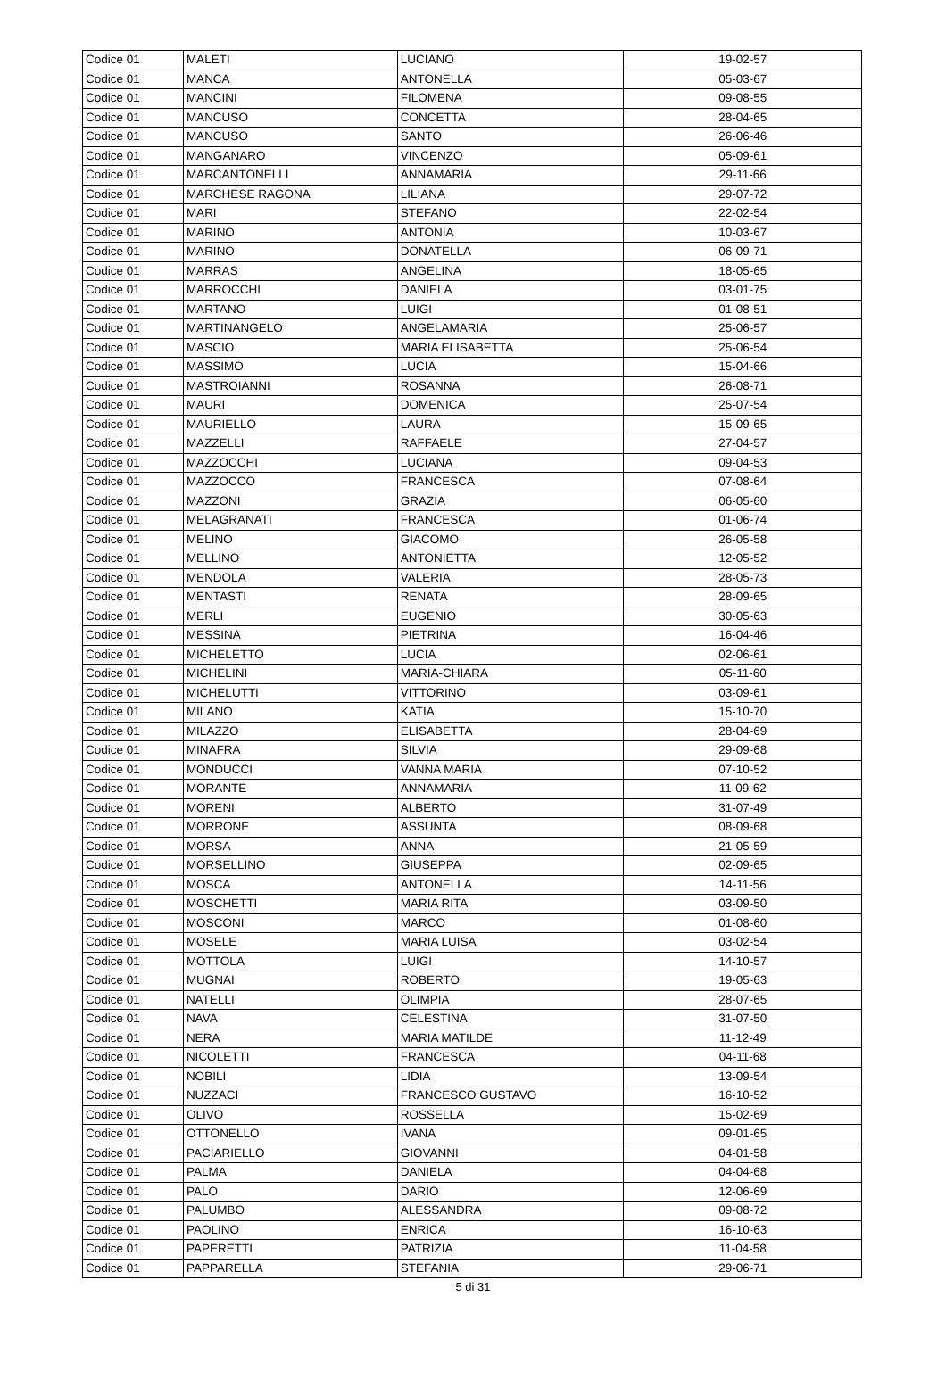| Codice 01 | MALETI | LUCIANO | 19-02-57 |
| Codice 01 | MANCA | ANTONELLA | 05-03-67 |
| Codice 01 | MANCINI | FILOMENA | 09-08-55 |
| Codice 01 | MANCUSO | CONCETTA | 28-04-65 |
| Codice 01 | MANCUSO | SANTO | 26-06-46 |
| Codice 01 | MANGANARO | VINCENZO | 05-09-61 |
| Codice 01 | MARCANTONELLI | ANNAMARIA | 29-11-66 |
| Codice 01 | MARCHESE RAGONA | LILIANA | 29-07-72 |
| Codice 01 | MARI | STEFANO | 22-02-54 |
| Codice 01 | MARINO | ANTONIA | 10-03-67 |
| Codice 01 | MARINO | DONATELLA | 06-09-71 |
| Codice 01 | MARRAS | ANGELINA | 18-05-65 |
| Codice 01 | MARROCCHI | DANIELA | 03-01-75 |
| Codice 01 | MARTANO | LUIGI | 01-08-51 |
| Codice 01 | MARTINANGELO | ANGELAMARIA | 25-06-57 |
| Codice 01 | MASCIO | MARIA ELISABETTA | 25-06-54 |
| Codice 01 | MASSIMO | LUCIA | 15-04-66 |
| Codice 01 | MASTROIANNI | ROSANNA | 26-08-71 |
| Codice 01 | MAURI | DOMENICA | 25-07-54 |
| Codice 01 | MAURIELLO | LAURA | 15-09-65 |
| Codice 01 | MAZZELLI | RAFFAELE | 27-04-57 |
| Codice 01 | MAZZOCCHI | LUCIANA | 09-04-53 |
| Codice 01 | MAZZOCCO | FRANCESCA | 07-08-64 |
| Codice 01 | MAZZONI | GRAZIA | 06-05-60 |
| Codice 01 | MELAGRANATI | FRANCESCA | 01-06-74 |
| Codice 01 | MELINO | GIACOMO | 26-05-58 |
| Codice 01 | MELLINO | ANTONIETTA | 12-05-52 |
| Codice 01 | MENDOLA | VALERIA | 28-05-73 |
| Codice 01 | MENTASTI | RENATA | 28-09-65 |
| Codice 01 | MERLI | EUGENIO | 30-05-63 |
| Codice 01 | MESSINA | PIETRINA | 16-04-46 |
| Codice 01 | MICHELETTO | LUCIA | 02-06-61 |
| Codice 01 | MICHELINI | MARIA-CHIARA | 05-11-60 |
| Codice 01 | MICHELUTTI | VITTORINO | 03-09-61 |
| Codice 01 | MILANO | KATIA | 15-10-70 |
| Codice 01 | MILAZZO | ELISABETTA | 28-04-69 |
| Codice 01 | MINAFRA | SILVIA | 29-09-68 |
| Codice 01 | MONDUCCI | VANNA MARIA | 07-10-52 |
| Codice 01 | MORANTE | ANNAMARIA | 11-09-62 |
| Codice 01 | MORENI | ALBERTO | 31-07-49 |
| Codice 01 | MORRONE | ASSUNTA | 08-09-68 |
| Codice 01 | MORSA | ANNA | 21-05-59 |
| Codice 01 | MORSELLINO | GIUSEPPA | 02-09-65 |
| Codice 01 | MOSCA | ANTONELLA | 14-11-56 |
| Codice 01 | MOSCHETTI | MARIA RITA | 03-09-50 |
| Codice 01 | MOSCONI | MARCO | 01-08-60 |
| Codice 01 | MOSELE | MARIA LUISA | 03-02-54 |
| Codice 01 | MOTTOLA | LUIGI | 14-10-57 |
| Codice 01 | MUGNAI | ROBERTO | 19-05-63 |
| Codice 01 | NATELLI | OLIMPIA | 28-07-65 |
| Codice 01 | NAVA | CELESTINA | 31-07-50 |
| Codice 01 | NERA | MARIA MATILDE | 11-12-49 |
| Codice 01 | NICOLETTI | FRANCESCA | 04-11-68 |
| Codice 01 | NOBILI | LIDIA | 13-09-54 |
| Codice 01 | NUZZACI | FRANCESCO GUSTAVO | 16-10-52 |
| Codice 01 | OLIVO | ROSSELLA | 15-02-69 |
| Codice 01 | OTTONELLO | IVANA | 09-01-65 |
| Codice 01 | PACIARIELLO | GIOVANNI | 04-01-58 |
| Codice 01 | PALMA | DANIELA | 04-04-68 |
| Codice 01 | PALO | DARIO | 12-06-69 |
| Codice 01 | PALUMBO | ALESSANDRA | 09-08-72 |
| Codice 01 | PAOLINO | ENRICA | 16-10-63 |
| Codice 01 | PAPERETTI | PATRIZIA | 11-04-58 |
| Codice 01 | PAPPARELLA | STEFANIA | 29-06-71 |
5 di 31